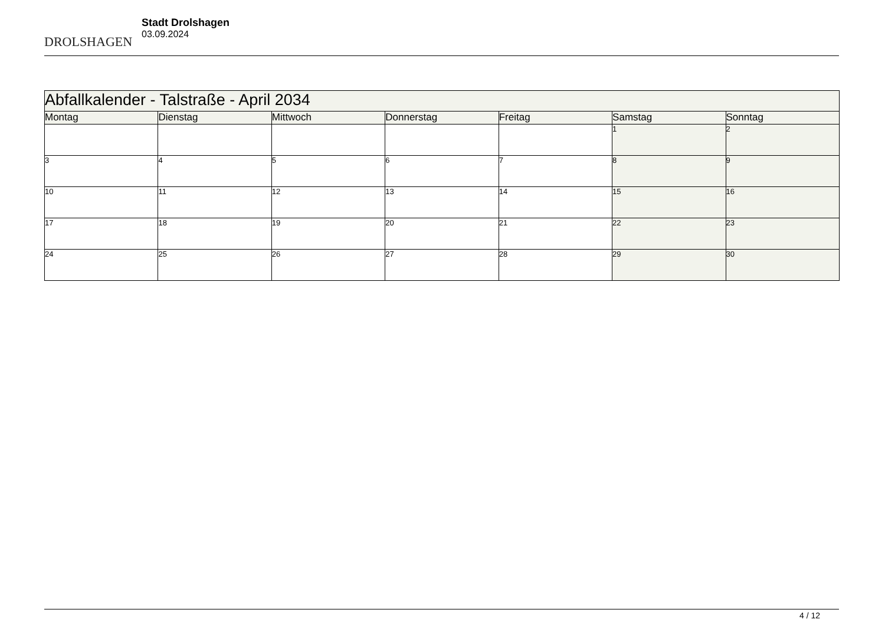DROLSHAGEN
Stadt Drolshagen
03.09.2024
| Abfallkalender - Talstraße - April 2034 | | | | | | |
| --- | --- | --- | --- | --- | --- | --- |
| Montag | Dienstag | Mittwoch | Donnerstag | Freitag | Samstag | Sonntag |
| | | | | | 1 | 2 |
| 3 | 4 | 5 | 6 | 7 | 8 | 9 |
| 10 | 11 | 12 | 13 | 14 | 15 | 16 |
| 17 | 18 | 19 | 20 | 21 | 22 | 23 |
| 24 | 25 | 26 | 27 | 28 | 29 | 30 |
4 / 12